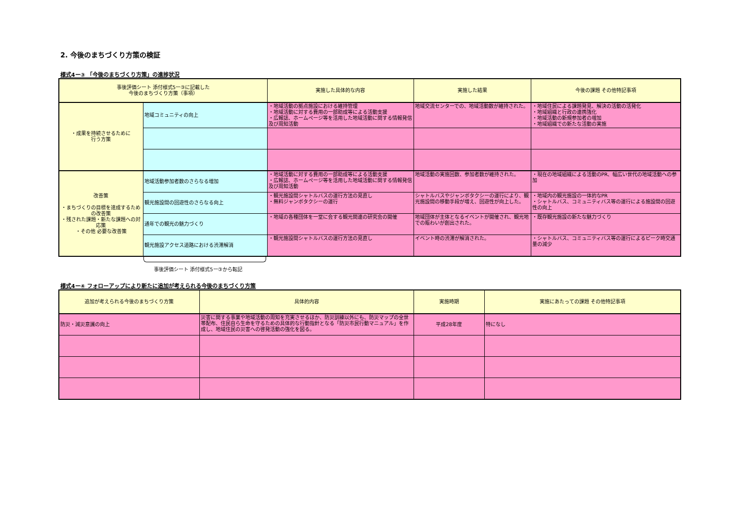2. 今後のまちづくり方策の検証
様式4ー③ 「今後のまちづくり方策」の進捗状況
| 事後評価シート 添付様式5ー③に記載した 今後のまちづくり方策（事項） | | 実施した具体的な内容 | 実施した結果 | 今後の課題 その他特記事項 |
| --- | --- | --- | --- | --- |
| ・成果を持続させるために 行う方策 | 地域コミュニティの向上 | ・地域活動の拠点施設における維持管理 ・地域活動に対する費用の一部助成等による活動支援 ・広報誌、ホームページ等を活用した地域活動に関する情報発信及び周知活動 | 地域交流センターでの、地域活動数が維持された。 | ・地域住民による課題発見、解決の活動の活発化 ・地域組織と行政の連携強化 ・地域活動の新規参加者の増加 ・地域組織での新たな活動の実施 |
| 改善策 ・まちづくりの目標を達成するための改善策 ・残された課題・新たな課題への対応策 ・その他 必要な改善策 | 地域活動参加者数のさらなる増加 | ・地域活動に対する費用の一部助成等による活動支援 ・広報誌、ホームページ等を活用した地域活動に関する情報発信及び周知活動 | 地域活動の実施回数、参加者数が維持された。 | ・現在の地域組織による活動のPR、幅広い世代の地域活動への参加 |
| | 観光施設間の回遊性のさらなる向上 | ・観光施設間シャトルバスの運行方法の見直し ・無料ジャンボタクシーの運行 | シャトルバスやジャンボタクシーの運行により、観光施設間の移動手段が増え、回遊性が向上した。 | ・地域内の観光施設の一体的なPR ・シャトルバス、コミュニティバス等の運行による施設間の回遊性の向上 |
| | 通年での観光の魅力づくり | ・地域の各種団体を一堂に会する観光関連の研究会の開催 | 地域団体が主体となるイベントが開催され、観光地での賑わいが創出された。 | ・既存観光施設の新たな魅力づくり |
| | 観光施設アクセス道路における渋滞解消 | ・観光施設間シャトルバスの運行方法の見直し | イベント時の渋滞が解消された。 | ・シャトルバス、コミュニティバス等の運行によるピーク時交通量の減少 |
事後評価シート 添付様式5ー③から転記
様式4ー④ フォローアップにより新たに追加が考えられる今後のまちづくり方策
| 追加が考えられる今後のまちづくり方策 | 具体的内容 | 実施時期 | 実施にあたっての課題 その他特記事項 |
| --- | --- | --- | --- |
| 防災・減災意識の向上 | 災害に関する事業や地域活動の周知を充実させるほか、防災訓練以外にも、防災マップの全世帯配布、住民自ら生命を守るための具体的な行動指針となる「防災市民行動マニュアル」を作成し、地域住民の災害への啓発活動の強化を図る。 | 平成28年度 | 特になし |